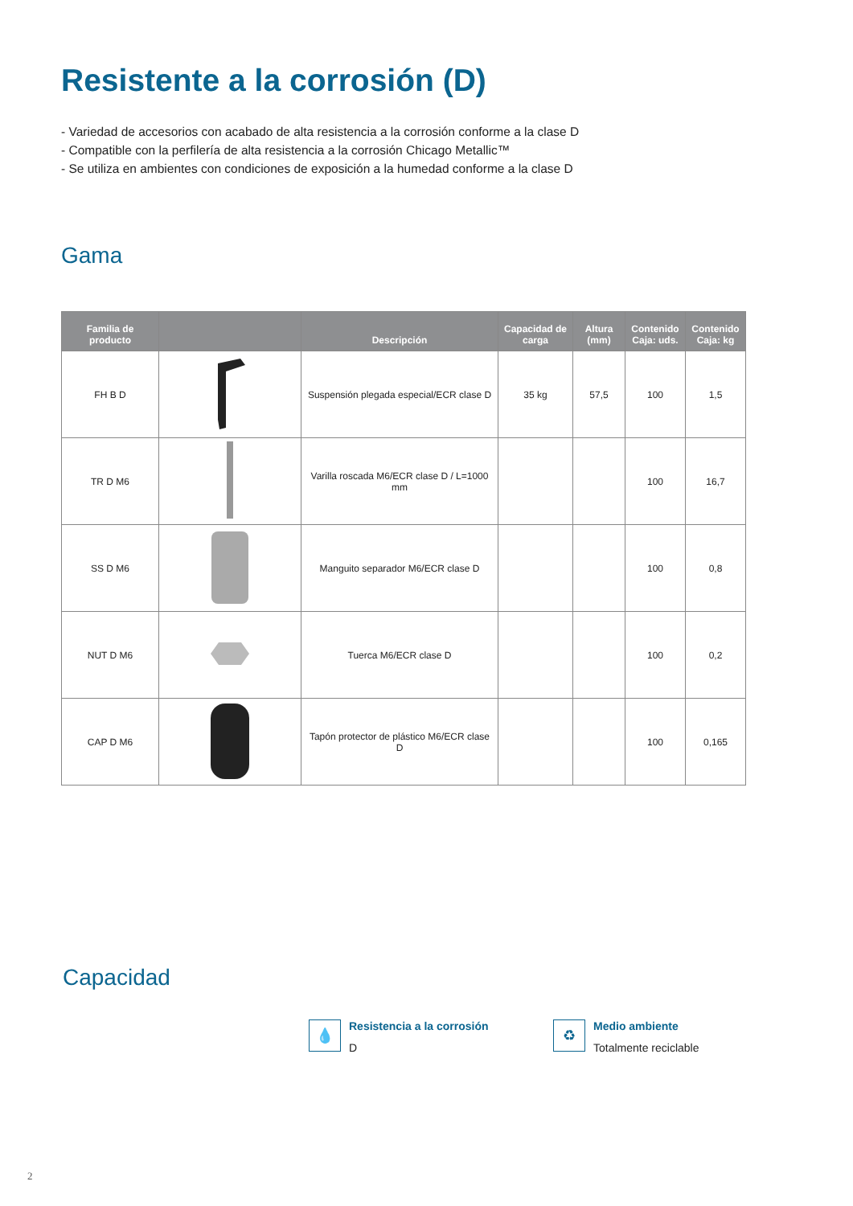Resistente a la corrosión (D)
- Variedad de accesorios con acabado de alta resistencia a la corrosión conforme a la clase D
- Compatible con la perfilería de alta resistencia a la corrosión Chicago Metallic™
- Se utiliza en ambientes con condiciones de exposición a la humedad conforme a la clase D
Gama
| Familia de producto | | Descripción | Capacidad de carga | Altura (mm) | Contenido Caja: uds. | Contenido Caja: kg |
| --- | --- | --- | --- | --- | --- | --- |
| FH B D | | Suspensión plegada especial/ECR clase D | 35 kg | 57,5 | 100 | 1,5 |
| TR D M6 | | Varilla roscada M6/ECR clase D / L=1000 mm | | | 100 | 16,7 |
| SS D M6 | | Manguito separador M6/ECR clase D | | | 100 | 0,8 |
| NUT D M6 | | Tuerca M6/ECR clase D | | | 100 | 0,2 |
| CAP D M6 | | Tapón protector de plástico M6/ECR clase D | | | 100 | 0,165 |
Capacidad
💧
Resistencia a la corrosión
D
♻
Medio ambiente
Totalmente reciclable
2